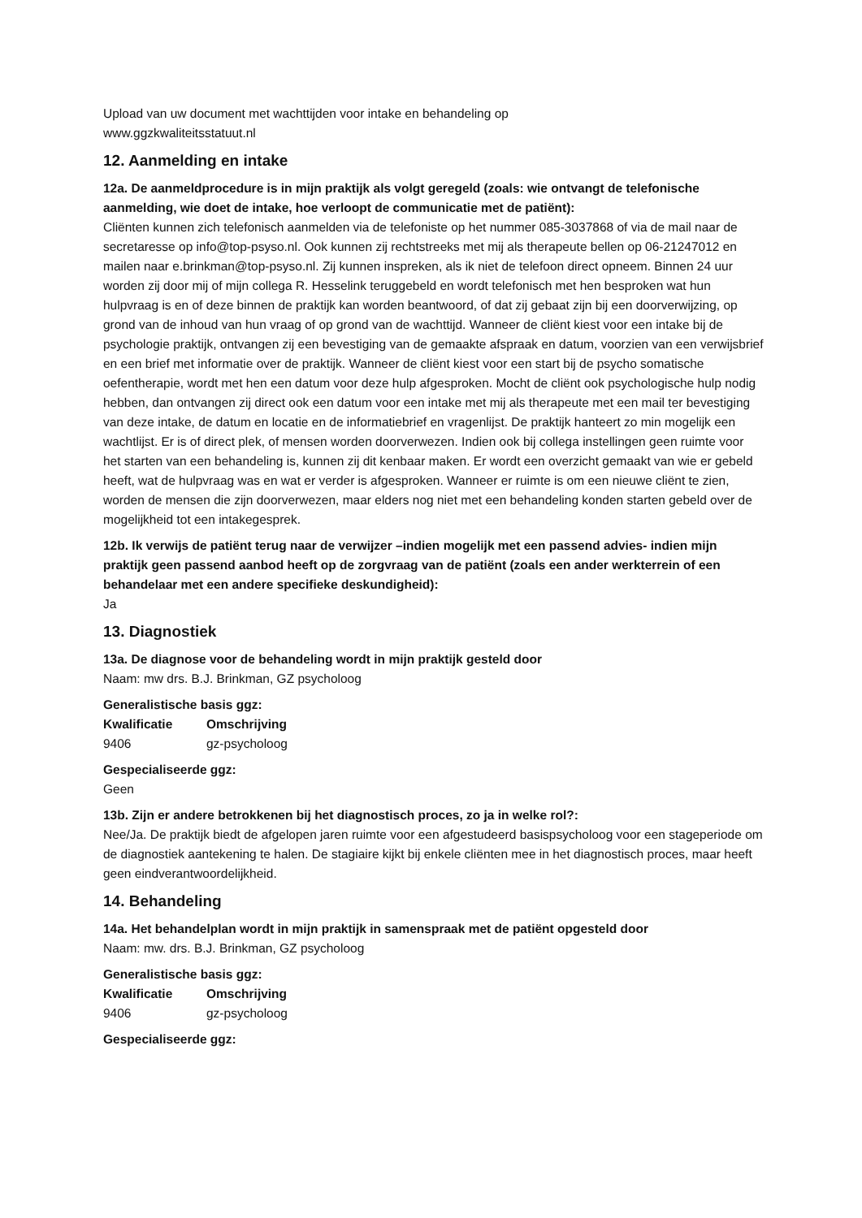Upload van uw document met wachttijden voor intake en behandeling op
www.ggzkwaliteitsstatuut.nl
12. Aanmelding en intake
12a. De aanmeldprocedure is in mijn praktijk als volgt geregeld (zoals: wie ontvangt de telefonische aanmelding, wie doet de intake, hoe verloopt de communicatie met de patiënt):
Cliënten kunnen zich telefonisch aanmelden via de telefoniste op het nummer 085-3037868 of via de mail naar de secretaresse op info@top-psyso.nl. Ook kunnen zij rechtstreeks met mij als therapeute bellen op 06-21247012 en mailen naar e.brinkman@top-psyso.nl. Zij kunnen inspreken, als ik niet de telefoon direct opneem. Binnen 24 uur worden zij door mij of mijn collega R. Hesselink teruggebeld en wordt telefonisch met hen besproken wat hun hulpvraag is en of deze binnen de praktijk kan worden beantwoord, of dat zij gebaat zijn bij een doorverwijzing, op grond van de inhoud van hun vraag of op grond van de wachttijd. Wanneer de cliënt kiest voor een intake bij de psychologie praktijk, ontvangen zij een bevestiging van de gemaakte afspraak en datum, voorzien van een verwijsbrief en een brief met informatie over de praktijk. Wanneer de cliënt kiest voor een start bij de psycho somatische oefentherapie, wordt met hen een datum voor deze hulp afgesproken. Mocht de cliënt ook psychologische hulp nodig hebben, dan ontvangen zij direct ook een datum voor een intake met mij als therapeute met een mail ter bevestiging van deze intake, de datum en locatie en de informatiebrief en vragenlijst. De praktijk hanteert zo min mogelijk een wachtlijst. Er is of direct plek, of mensen worden doorverwezen. Indien ook bij collega instellingen geen ruimte voor het starten van een behandeling is, kunnen zij dit kenbaar maken. Er wordt een overzicht gemaakt van wie er gebeld heeft, wat de hulpvraag was en wat er verder is afgesproken. Wanneer er ruimte is om een nieuwe cliënt te zien, worden de mensen die zijn doorverwezen, maar elders nog niet met een behandeling konden starten gebeld over de mogelijkheid tot een intakegesprek.
12b. Ik verwijs de patiënt terug naar de verwijzer –indien mogelijk met een passend advies- indien mijn praktijk geen passend aanbod heeft op de zorgvraag van de patiënt (zoals een ander werkterrein of een behandelaar met een andere specifieke deskundigheid):
Ja
13. Diagnostiek
13a. De diagnose voor de behandeling wordt in mijn praktijk gesteld door
Naam: mw drs. B.J. Brinkman, GZ psycholoog
Generalistische basis ggz:
| Kwalificatie | Omschrijving |
| --- | --- |
| 9406 | gz-psycholoog |
Gespecialiseerde ggz:
Geen
13b. Zijn er andere betrokkenen bij het diagnostisch proces, zo ja in welke rol?:
Nee/Ja. De praktijk biedt de afgelopen jaren ruimte voor een afgestudeerd basispsycholoog voor een stageperiode om de diagnostiek aantekening te halen. De stagiaire kijkt bij enkele cliënten mee in het diagnostisch proces, maar heeft geen eindverantwoordelijkheid.
14. Behandeling
14a. Het behandelplan wordt in mijn praktijk in samenspraak met de patiënt opgesteld door
Naam: mw. drs. B.J. Brinkman, GZ psycholoog
Generalistische basis ggz:
| Kwalificatie | Omschrijving |
| --- | --- |
| 9406 | gz-psycholoog |
Gespecialiseerde ggz: